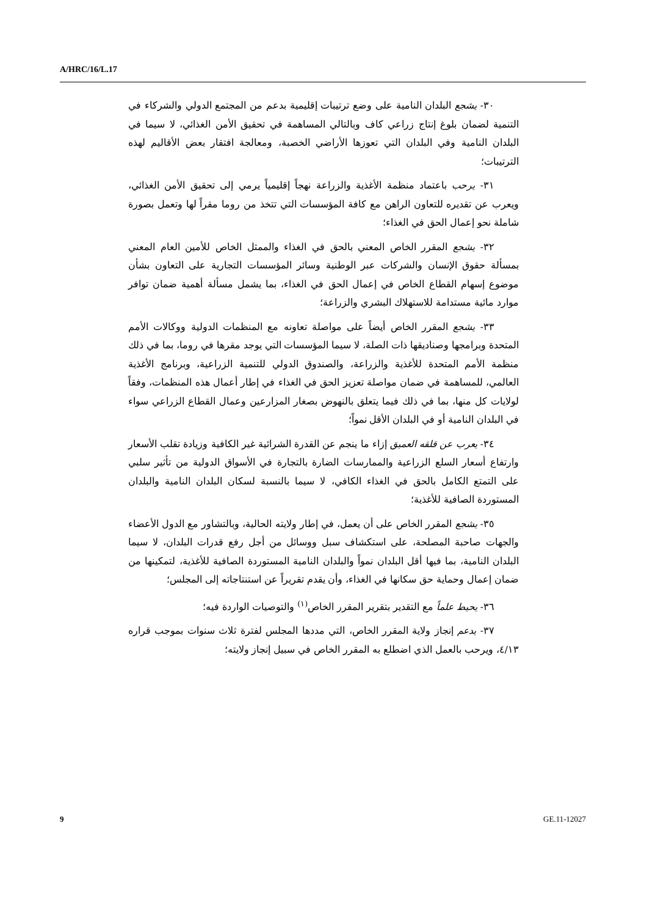A/HRC/16/L.17
٣٠- يشجع البلدان النامية على وضع ترتيبات إقليمية بدعم من المجتمع الدولي والشركاء في التنمية لضمان بلوغ إنتاج زراعي كاف وبالتالي المساهمة في تحقيق الأمن الغذائي، لا سيما في البلدان النامية وفي البلدان التي تعوزها الأراضي الخصبة، ومعالجة افتقار بعض الأقاليم لهذه الترتيبات؛
٣١- يرحب باعتماد منظمة الأغذية والزراعة نهجاً إقليمياً يرمي إلى تحقيق الأمن الغذائي، ويعرب عن تقديره للتعاون الراهن مع كافة المؤسسات التي تتخذ من روما مقراً لها وتعمل بصورة شاملة نحو إعمال الحق في الغذاء؛
٣٢- يشجع المقرر الخاص المعني بالحق في الغذاء والممثل الخاص للأمين العام المعني بمسألة حقوق الإنسان والشركات عبر الوطنية وسائر المؤسسات التجارية على التعاون بشأن موضوع إسهام القطاع الخاص في إعمال الحق في الغذاء، بما يشمل مسألة أهمية ضمان توافر موارد مائية مستدامة للاستهلاك البشري والزراعة؛
٣٣- يشجع المقرر الخاص أيضاً على مواصلة تعاونه مع المنظمات الدولية ووكالات الأمم المتحدة وبرامجها وصناديقها ذات الصلة، لا سيما المؤسسات التي يوجد مقرها في روما، بما في ذلك منظمة الأمم المتحدة للأغذية والزراعة، والصندوق الدولي للتنمية الزراعية، وبرنامج الأغذية العالمي، للمساهمة في ضمان مواصلة تعزيز الحق في الغذاء في إطار أعمال هذه المنظمات، وفقاً لولايات كل منها، بما في ذلك فيما يتعلق بالنهوض بصغار المزارعين وعمال القطاع الزراعي سواء في البلدان النامية أو في البلدان الأقل نمواً؛
٣٤- يعرب عن قلقه العميق إزاء ما ينجم عن القدرة الشرائية غير الكافية وزيادة تقلب الأسعار وارتفاع أسعار السلع الزراعية والممارسات الضارة بالتجارة في الأسواق الدولية من تأثير سلبي على التمتع الكامل بالحق في الغذاء الكافي، لا سيما بالنسبة لسكان البلدان النامية والبلدان المستوردة الصافية للأغذية؛
٣٥- يشجع المقرر الخاص على أن يعمل، في إطار ولايته الحالية، وبالتشاور مع الدول الأعضاء والجهات صاحبة المصلحة، على استكشاف سبل ووسائل من أجل رفع قدرات البلدان، لا سيما البلدان النامية، بما فيها أقل البلدان نمواً والبلدان النامية المستوردة الصافية للأغذية، لتمكينها من ضمان إعمال وحماية حق سكانها في الغذاء، وأن يقدم تقريراً عن استنتاجاته إلى المجلس؛
٣٦- يحيط علماً مع التقدير بتقرير المقرر الخاص<sup>(١)</sup> والتوصيات الواردة فيه؛
٣٧- يدعم إنجاز ولاية المقرر الخاص، التي مددها المجلس لفترة ثلاث سنوات بموجب قراره ٤/١٣، ويرحب بالعمل الذي اضطلع به المقرر الخاص في سبيل إنجاز ولايته؛
9 GE.11-12027